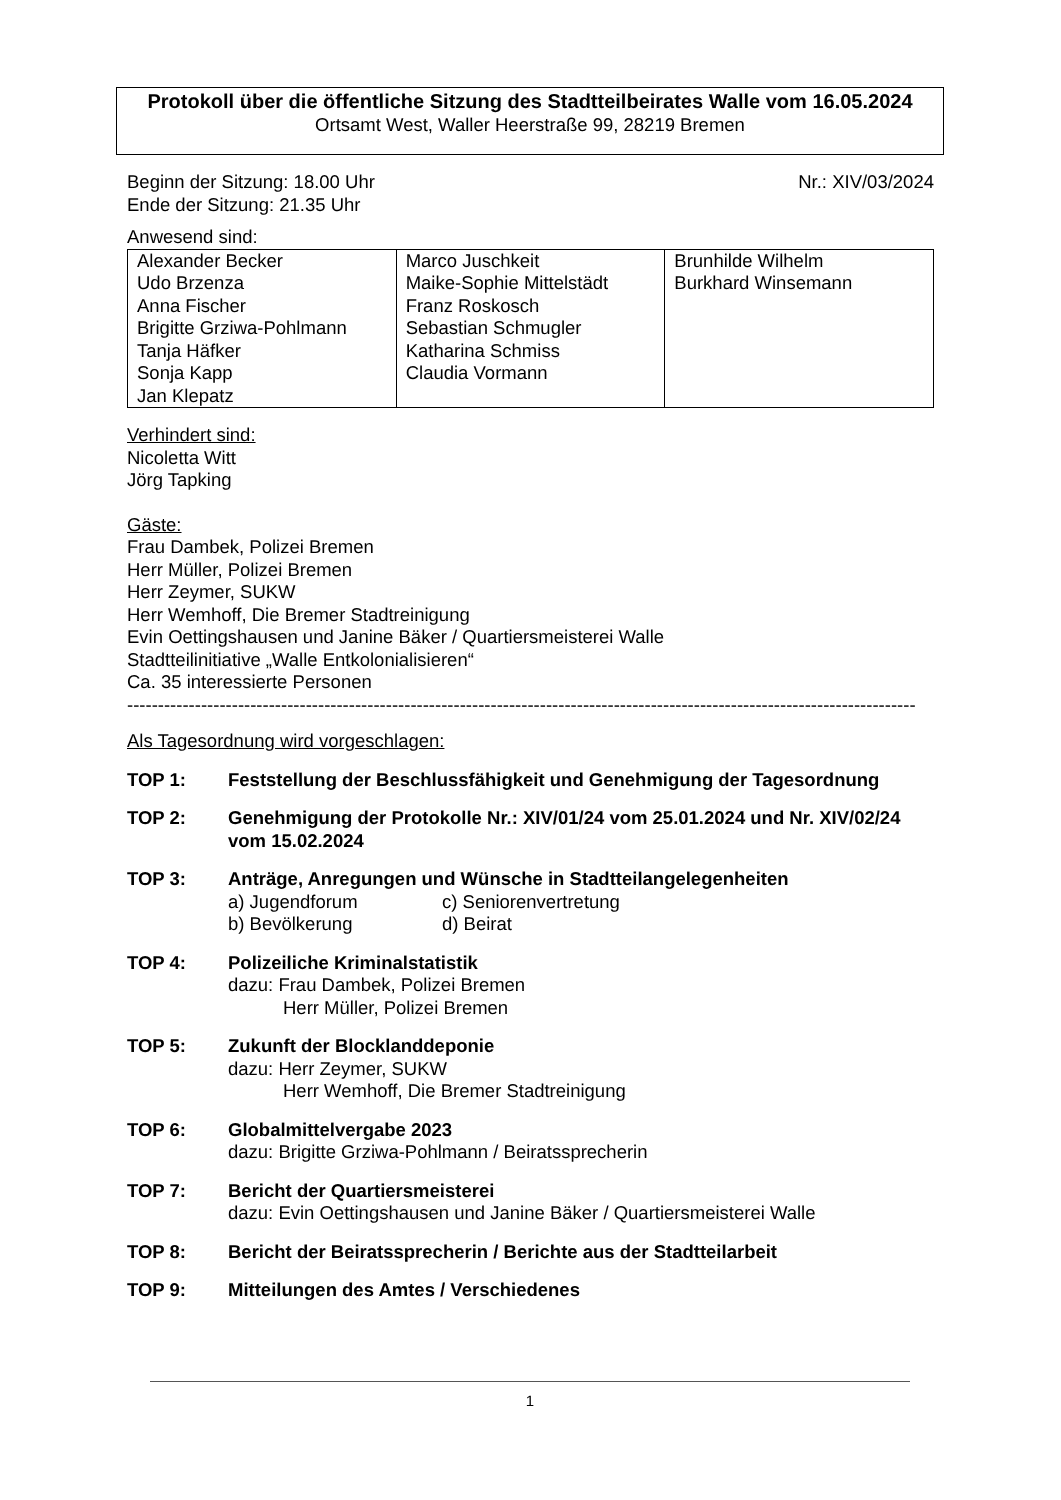Protokoll über die öffentliche Sitzung des Stadtteilbeirates Walle vom 16.05.2024
Ortsamt West, Waller Heerstraße 99, 28219 Bremen
Beginn der Sitzung: 18.00 Uhr
Ende der Sitzung: 21.35 Uhr
Nr.: XIV/03/2024
Anwesend sind:
| Alexander Becker Udo Brzenza Anna Fischer Brigitte Grziwa-Pohlmann Tanja Häfker Sonja Kapp Jan Klepatz | Marco Juschkeit Maike-Sophie Mittelstädt Franz Roskosch Sebastian Schmugler Katharina Schmiss Claudia Vormann | Brunhilde Wilhelm Burkhard Winsemann |
Verhindert sind:
Nicoletta Witt
Jörg Tapking
Gäste:
Frau Dambek, Polizei Bremen
Herr Müller, Polizei Bremen
Herr Zeymer, SUKW
Herr Wemhoff, Die Bremer Stadtreinigung
Evin Oettingshausen und Janine Bäker / Quartiersmeisterei Walle
Stadtteilinitiative „Walle Entkolonialisieren“
Ca. 35 interessierte Personen
--------------------------------------------------------------------------------------------------------------------------------
Als Tagesordnung wird vorgeschlagen:
TOP 1: Feststellung der Beschlussfähigkeit und Genehmigung der Tagesordnung
TOP 2: Genehmigung der Protokolle Nr.: XIV/01/24 vom 25.01.2024 und Nr. XIV/02/24 vom 15.02.2024
TOP 3: Anträge, Anregungen und Wünsche in Stadtteilangelegenheiten
a) Jugendforum c) Seniorenvertretung b) Bevölkerung d) Beirat
TOP 4: Polizeiliche Kriminalstatistik
dazu: Frau Dambek, Polizei Bremen
Herr Müller, Polizei Bremen
TOP 5: Zukunft der Blocklanddeponie
dazu: Herr Zeymer, SUKW
Herr Wemhoff, Die Bremer Stadtreinigung
TOP 6: Globalmittelvergabe 2023
dazu: Brigitte Grziwa-Pohlmann / Beiratssprecherin
TOP 7: Bericht der Quartiersmeisterei
dazu: Evin Oettingshausen und Janine Bäker / Quartiersmeisterei Walle
TOP 8: Bericht der Beiratssprecherin / Berichte aus der Stadtteilarbeit
TOP 9: Mitteilungen des Amtes / Verschiedenes
1